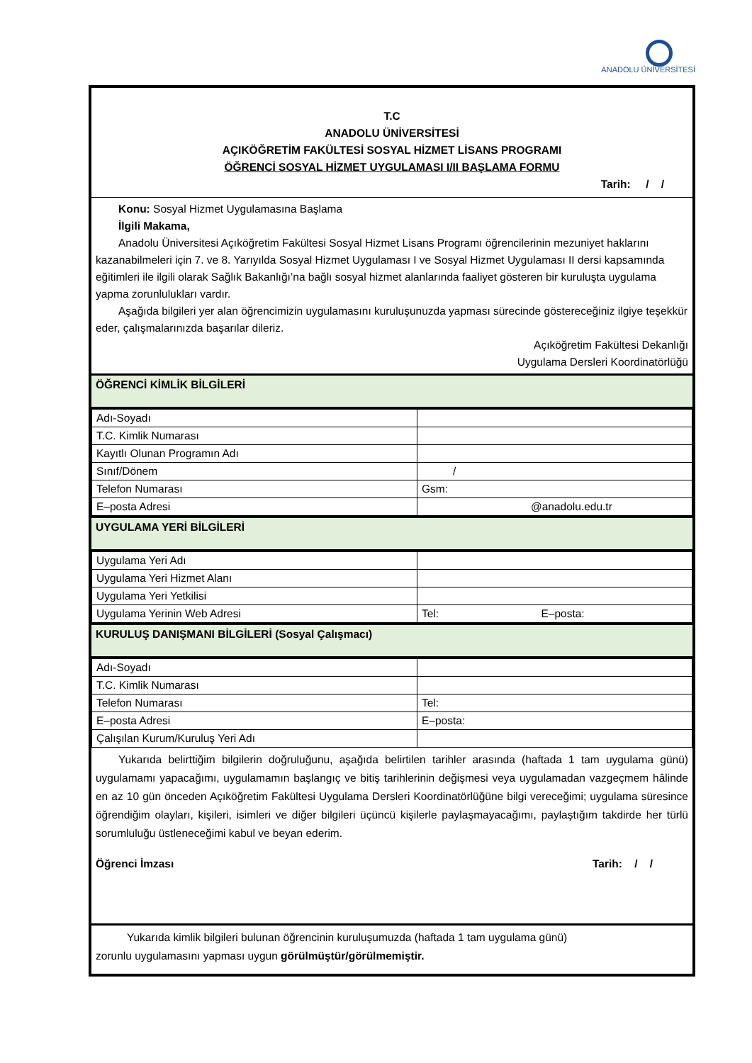ANADOLU ÜNİVERSİTESİ
T.C
ANADOLU ÜNİVERSİTESİ
AÇIKÖĞRETİM FAKÜLTESİ SOSYAL HİZMET LİSANS PROGRAMI
ÖĞRENCİ SOSYAL HİZMET UYGULAMASI I/II BAŞLAMA FORMU
Tarih: / /
Konu: Sosyal Hizmet Uygulamasına Başlama
İlgili Makama,
Anadolu Üniversitesi Açıköğretim Fakültesi Sosyal Hizmet Lisans Programı öğrencilerinin mezuniyet haklarını kazanabilmeleri için 7. ve 8. Yarıyılda Sosyal Hizmet Uygulaması I ve Sosyal Hizmet Uygulaması II dersi kapsamında eğitimleri ile ilgili olarak Sağlık Bakanlığı’na bağlı sosyal hizmet alanlarında faaliyet gösteren bir kuruluşta uygulama yapma zorunlulukları vardır.
Aşağıda bilgileri yer alan öğrencimizin uygulamasını kuruluşunuzda yapması sürecinde göstereceğiniz ilgiye teşekkür eder, çalışmalarınızda başarılar dileriz.
Açıköğretim Fakültesi Dekanlığı
Uygulama Dersleri Koordinatörlüğü
ÖĞRENCİ KİMLİK BİLGİLERİ
| Adı-Soyadı | |
| T.C. Kimlik Numarası | |
| Kayıtlı Olunan Programın Adı | |
| Sınıf/Dönem | / |
| Telefon Numarası | Gsm: |
| E–posta Adresi | @anadolu.edu.tr |
UYGULAMA YERİ BİLGİLERİ
| Uygulama Yeri Adı | |
| Uygulama Yeri Hizmet Alanı | |
| Uygulama Yeri Yetkilisi | |
| Uygulama Yerinin Web Adresi | Tel: E–posta: |
KURULUŞ DANIŞMANI BİLGİLERİ (Sosyal Çalışmacı)
| Adı-Soyadı | |
| T.C. Kimlik Numarası | |
| Telefon Numarası | Tel: |
| E–posta Adresi | E–posta: |
| Çalışılan Kurum/Kuruluş Yeri Adı | |
Yukarıda belirttiğim bilgilerin doğruluğunu, aşağıda belirtilen tarihler arasında (haftada 1 tam uygulama günü) uygulamamı yapacağımı, uygulamamın başlangıç ve bitiş tarihlerinin değişmesi veya uygulamadan vazgeçmem hâlinde en az 10 gün önceden Açıköğretim Fakültesi Uygulama Dersleri Koordinatörlüğüne bilgi vereceğimi; uygulama süresince öğrendiğim olayları, kişileri, isimleri ve diğer bilgileri üçüncü kişilerle paylaşmayacağımı, paylaştığım takdirde her türlü sorumluluğu üstleneceğimi kabul ve beyan ederim.
Öğrenci İmzası Tarih: / /
Yukarıda kimlik bilgileri bulunan öğrencinin kuruluşumuzda (haftada 1 tam uygulama günü)
zorunlu uygulamasını yapması uygun görülmüştür/görülmemiştir.